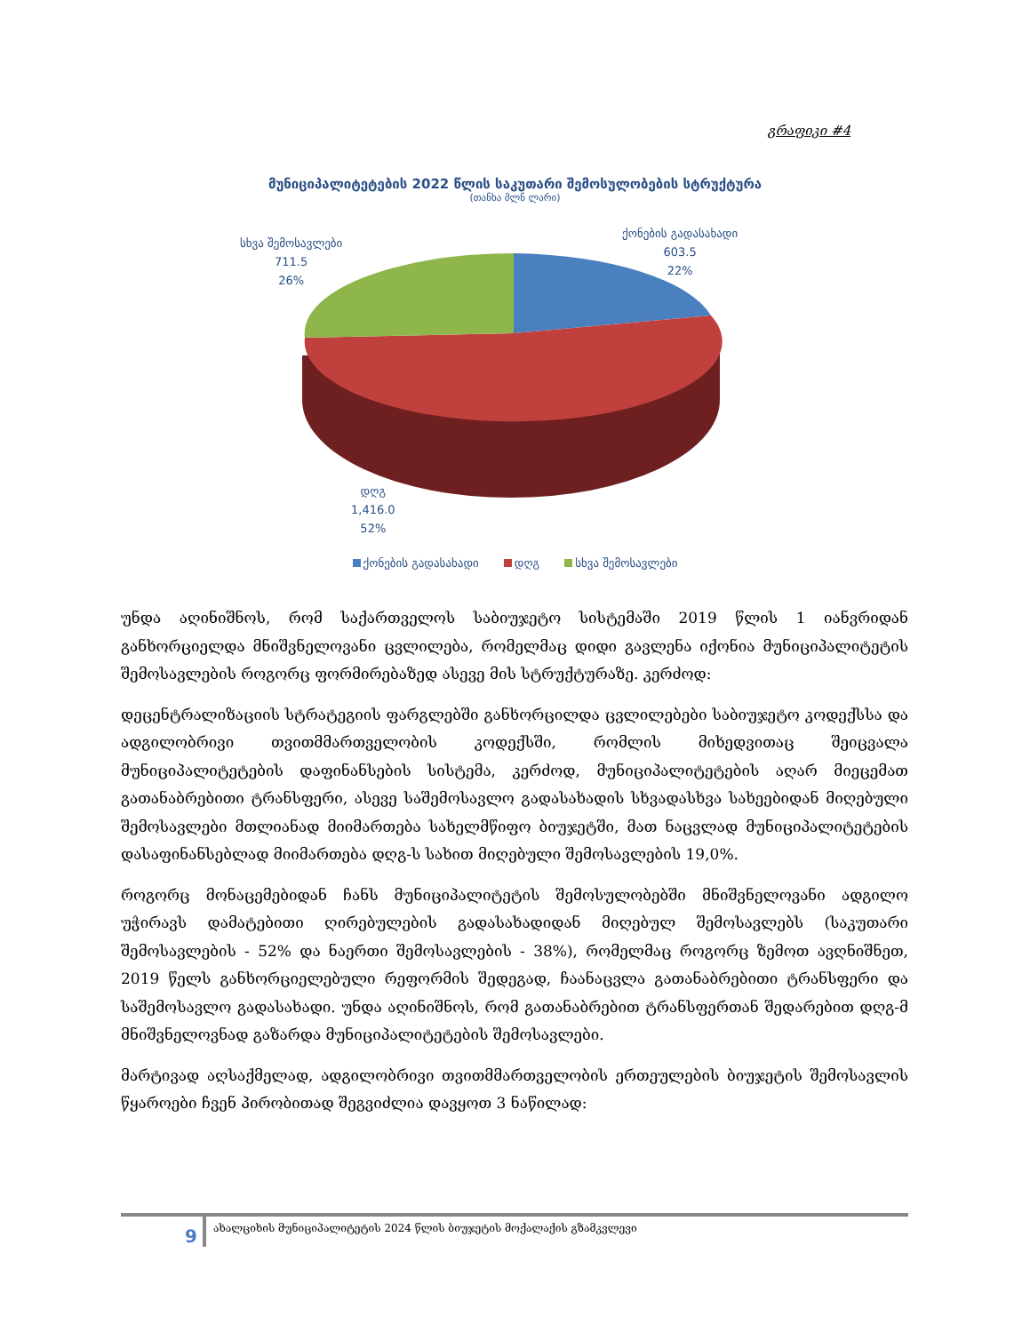გრაფიკი #4
მუნიციპალიტეტების 2022 წლის საკუთარი შემოსულობების სტრუქტურა
(თანხა მლნ ლარი)
ქონების გადასახადი
603.5
22%
სხვა შემოსავლები
711.5
26%
დღგ
1,416.0
52%
ქონების გადასახადი დღგ სხვა შემოსავლები
უნდა აღინიშნოს, რომ საქართველოს საბიუჯეტო სისტემაში 2019 წლის 1 იანვრიდან განხორციელდა მნიშვნელოვანი ცვლილება, რომელმაც დიდი გავლენა იქონია მუნიციპალიტეტის შემოსავლების როგორც ფორმირებაზედ ასევე მის სტრუქტურაზე. კერძოდ:
დეცენტრალიზაციის სტრატეგიის ფარგლებში განხორცილდა ცვლილებები საბიუჯეტო კოდექსსა და ადგილობრივი თვითმმართველობის კოდექსში, რომლის მიხედვითაც შეიცვალა მუნიციპალიტეტების დაფინანსების სისტემა, კერძოდ, მუნიციპალიტეტების აღარ მიეცემათ გათანაბრებითი ტრანსფერი, ასევე საშემოსავლო გადასახადის სხვადასხვა სახეებიდან მიღებული შემოსავლები მთლიანად მიიმართება სახელმწიფო ბიუჯეტში, მათ ნაცვლად მუნიციპალიტეტების დასაფინანსებლად მიიმართება დღგ-ს სახით მიღებული შემოსავლების 19,0%.
როგორც მონაცემებიდან ჩანს მუნიციპალიტეტის შემოსულობებში მნიშვნელოვანი ადგილო უჭირავს დამატებითი ღირებულების გადასახადიდან მიღებულ შემოსავლებს (საკუთარი შემოსავლების - 52% და ნაერთი შემოსავლების - 38%), რომელმაც როგორც ზემოთ ავღნიშნეთ, 2019 წელს განხორციელებული რეფორმის შედეგად, ჩაანაცვლა გათანაბრებითი ტრანსფერი და საშემოსავლო გადასახადი. უნდა აღინიშნოს, რომ გათანაბრებით ტრანსფერთან შედარებით დღგ-მ მნიშვნელოვნად გაზარდა მუნიციპალიტეტების შემოსავლები.
მარტივად აღსაქმელად, ადგილობრივი თვითმმართველობის ერთეულების ბიუჯეტის შემოსავლის წყაროები ჩვენ პირობითად შეგვიძლია დავყოთ 3 ნაწილად:
9 ახალციხის მუნიციპალიტეტის 2024 წლის ბიუჯეტის მოქალაქის გზამკვლევი